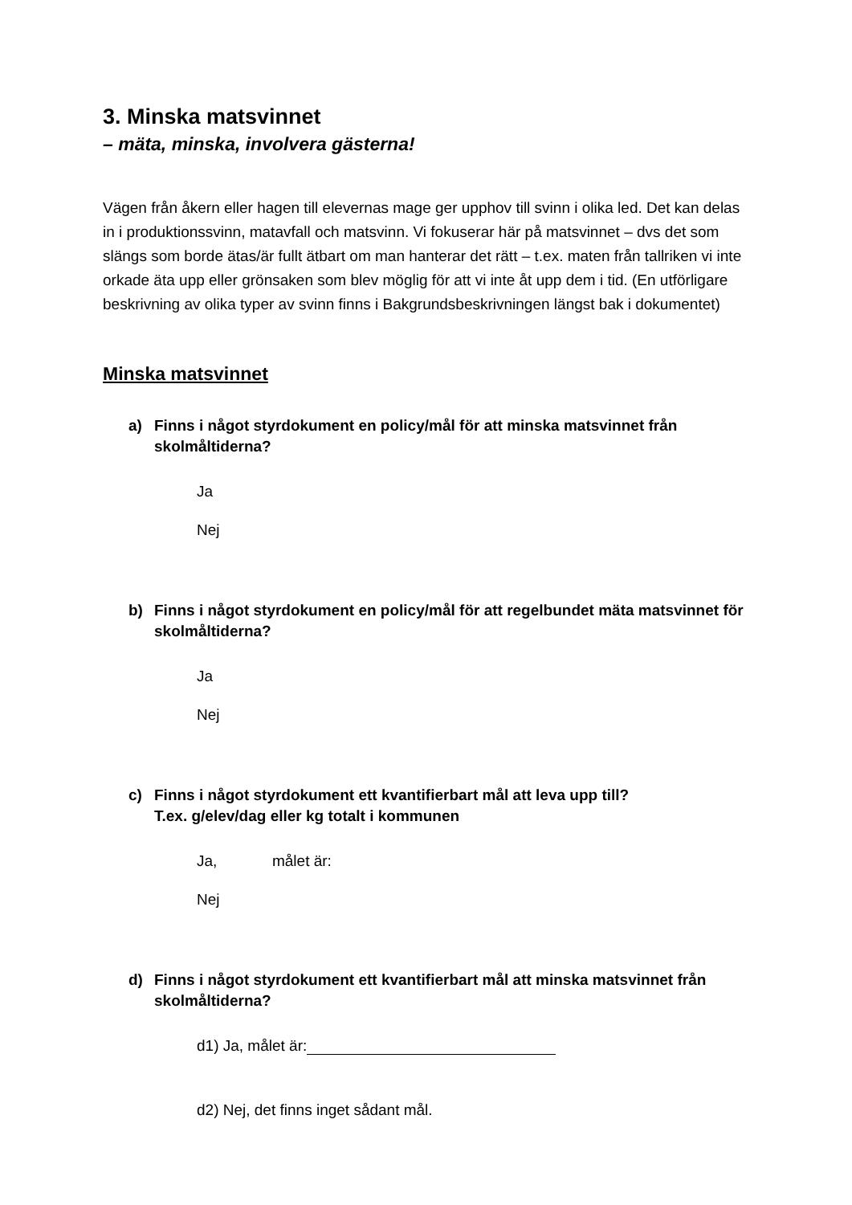3. Minska matsvinnet
– mäta, minska, involvera gästerna!
Vägen från åkern eller hagen till elevernas mage ger upphov till svinn i olika led. Det kan delas in i produktionssvinn, matavfall och matsvinn. Vi fokuserar här på matsvinnet – dvs det som slängs som borde ätas/är fullt ätbart om man hanterar det rätt – t.ex. maten från tallriken vi inte orkade äta upp eller grönsaken som blev möglig för att vi inte åt upp dem i tid. (En utförligare beskrivning av olika typer av svinn finns i Bakgrundsbeskrivningen längst bak i dokumentet)
Minska matsvinnet
a) Finns i något styrdokument en policy/mål för att minska matsvinnet från skolmåltiderna?
Ja
Nej
b) Finns i något styrdokument en policy/mål för att regelbundet mäta matsvinnet för skolmåltiderna?
Ja
Nej
c) Finns i något styrdokument ett kvantifierbart mål att leva upp till?
T.ex. g/elev/dag eller kg totalt i kommunen
Ja, målet är:
Nej
d) Finns i något styrdokument ett kvantifierbart mål att minska matsvinnet från skolmåltiderna?
d1) Ja, målet är:
d2) Nej, det finns inget sådant mål.